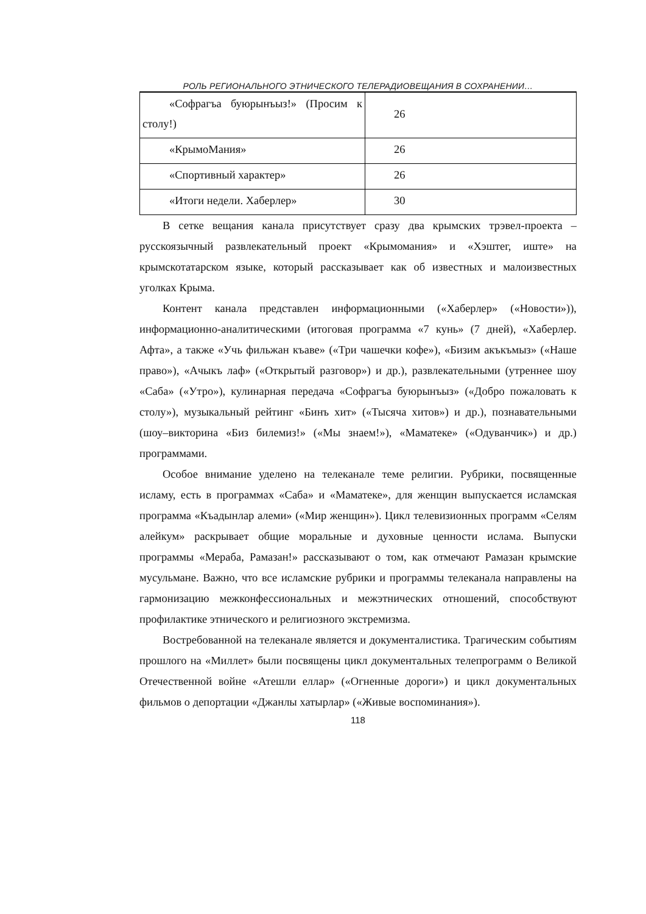РОЛЬ РЕГИОНАЛЬНОГО ЭТНИЧЕСКОГО ТЕЛЕРАДИОВЕЩАНИЯ В СОХРАНЕНИИ…
| «Софрагъа буюрынъыз!» (Просим к столу!) | 26 |
| «КрымоМания» | 26 |
| «Спортивный характер» | 26 |
| «Итоги недели. Хаберлер» | 30 |
В сетке вещания канала присутствует сразу два крымских трэвел-проекта – русскоязычный развлекательный проект «Крымомания» и «Хэштег, иште» на крымскотатарском языке, который рассказывает как об известных и малоизвестных уголках Крыма.
Контент канала представлен информационными («Хаберлер» («Новости»)), информационно-аналитическими (итоговая программа «7 кунь» (7 дней), «Хаберлер. Афта», а также «Учь фильжан къаве» («Три чашечки кофе»), «Бизим акъкъмыз» («Наше право»), «Ачыкъ лаф» («Открытый разговор») и др.), развлекательными (утреннее шоу «Саба» («Утро»), кулинарная передача «Софрагъа буюрынъыз» («Добро пожаловать к столу»), музыкальный рейтинг «Бинъ хит» («Тысяча хитов») и др.), познавательными (шоу–викторина «Биз билемиз!» («Мы знаем!»), «Маматеке» («Одуванчик») и др.) программами.
Особое внимание уделено на телеканале теме религии. Рубрики, посвященные исламу, есть в программах «Саба» и «Маматеке», для женщин выпускается исламская программа «Къадынлар алеми» («Мир женщин»). Цикл телевизионных программ «Селям алейкум» раскрывает общие моральные и духовные ценности ислама. Выпуски программы «Мераба, Рамазан!» рассказывают о том, как отмечают Рамазан крымские мусульмане. Важно, что все исламские рубрики и программы телеканала направлены на гармонизацию межконфессиональных и межэтнических отношений, способствуют профилактике этнического и религиозного экстремизма.
Востребованной на телеканале является и документалистика. Трагическим событиям прошлого на «Миллет» были посвящены цикл документальных телепрограмм о Великой Отечественной войне «Атешли еллар» («Огненные дороги») и цикл документальных фильмов о депортации «Джанлы хатырлар» («Живые воспоминания»).
118